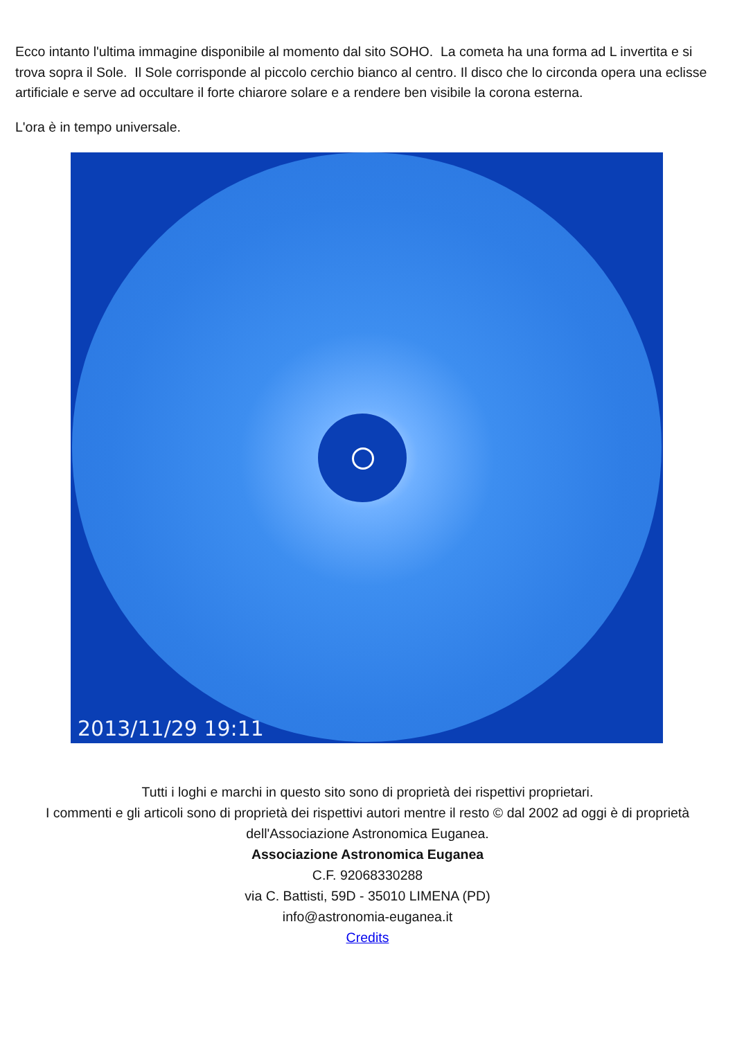Ecco intanto l'ultima immagine disponibile al momento dal sito SOHO. La cometa ha una forma ad L invertita e si trova sopra il Sole. Il Sole corrisponde al piccolo cerchio bianco al centro. Il disco che lo circonda opera una eclisse artificiale e serve ad occultare il forte chiarore solare e a rendere ben visibile la corona esterna.
L'ora è in tempo universale.
2013/11/29 19:11
Tutti i loghi e marchi in questo sito sono di proprietà dei rispettivi proprietari.
I commenti e gli articoli sono di proprietà dei rispettivi autori mentre il resto © dal 2002 ad oggi è di proprietà dell'Associazione Astronomica Euganea.
Associazione Astronomica Euganea
C.F. 92068330288
via C. Battisti, 59D - 35010 LIMENA (PD)
info@astronomia-euganea.it
Credits